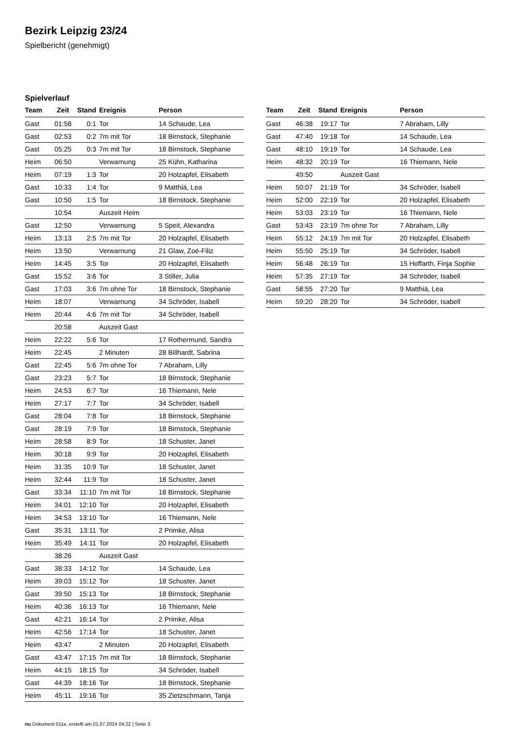Bezirk Leipzig 23/24
Spielbericht (genehmigt)
Spielverlauf
| Team | Zeit | Stand | Ereignis | Person |
| --- | --- | --- | --- | --- |
| Gast | 01:58 | 0:1 | Tor | 14 Schaude, Lea |
| Gast | 02:53 | 0:2 | 7m mit Tor | 18 Birnstock, Stephanie |
| Gast | 05:25 | 0:3 | 7m mit Tor | 18 Birnstock, Stephanie |
| Heim | 06:50 | | Verwarnung | 25 Kühn, Katharina |
| Heim | 07:19 | 1:3 | Tor | 20 Holzapfel, Elisabeth |
| Gast | 10:33 | 1:4 | Tor | 9 Matthiä, Lea |
| Gast | 10:50 | 1:5 | Tor | 18 Birnstock, Stephanie |
| | 10:54 | | Auszeit Heim | |
| Gast | 12:50 | | Verwarnung | 5 Speit, Alexandra |
| Heim | 13:13 | 2:5 | 7m mit Tor | 20 Holzapfel, Elisabeth |
| Heim | 13:50 | | Verwarnung | 21 Glaw, Zoé-Filiz |
| Heim | 14:45 | 3:5 | Tor | 20 Holzapfel, Elisabeth |
| Gast | 15:52 | 3:6 | Tor | 3 Stiller, Julia |
| Gast | 17:03 | 3:6 | 7m ohne Tor | 18 Birnstock, Stephanie |
| Heim | 18:07 | | Verwarnung | 34 Schröder, Isabell |
| Heim | 20:44 | 4:6 | 7m mit Tor | 34 Schröder, Isabell |
| | 20:58 | | Auszeit Gast | |
| Heim | 22:22 | 5:6 | Tor | 17 Rothermund, Sandra |
| Heim | 22:45 | | 2 Minuten | 28 Billhardt, Sabrina |
| Gast | 22:45 | 5:6 | 7m ohne Tor | 7 Abraham, Lilly |
| Gast | 23:23 | 5:7 | Tor | 18 Birnstock, Stephanie |
| Heim | 24:53 | 6:7 | Tor | 16 Thiemann, Nele |
| Heim | 27:17 | 7:7 | Tor | 34 Schröder, Isabell |
| Gast | 28:04 | 7:8 | Tor | 18 Birnstock, Stephanie |
| Gast | 28:19 | 7:9 | Tor | 18 Birnstock, Stephanie |
| Heim | 28:58 | 8:9 | Tor | 18 Schuster, Janet |
| Heim | 30:18 | 9:9 | Tor | 20 Holzapfel, Elisabeth |
| Heim | 31:35 | 10:9 | Tor | 18 Schuster, Janet |
| Heim | 32:44 | 11:9 | Tor | 18 Schuster, Janet |
| Gast | 33:34 | 11:10 | 7m mit Tor | 18 Birnstock, Stephanie |
| Heim | 34:01 | 12:10 | Tor | 20 Holzapfel, Elisabeth |
| Heim | 34:53 | 13:10 | Tor | 16 Thiemann, Nele |
| Gast | 35:31 | 13:11 | Tor | 2 Primke, Alisa |
| Heim | 35:49 | 14:11 | Tor | 20 Holzapfel, Elisabeth |
| | 38:26 | | Auszeit Gast | |
| Gast | 38:33 | 14:12 | Tor | 14 Schaude, Lea |
| Heim | 39:03 | 15:12 | Tor | 18 Schuster, Janet |
| Gast | 39:50 | 15:13 | Tor | 18 Birnstock, Stephanie |
| Heim | 40:36 | 16:13 | Tor | 16 Thiemann, Nele |
| Gast | 42:21 | 16:14 | Tor | 2 Primke, Alisa |
| Heim | 42:56 | 17:14 | Tor | 18 Schuster, Janet |
| Heim | 43:47 | | 2 Minuten | 20 Holzapfel, Elisabeth |
| Gast | 43:47 | 17:15 | 7m mit Tor | 18 Birnstock, Stephanie |
| Heim | 44:15 | 18:15 | Tor | 34 Schröder, Isabell |
| Gast | 44:39 | 18:16 | Tor | 18 Birnstock, Stephanie |
| Heim | 45:11 | 19:16 | Tor | 35 Zietzschmann, Tanja |
| Team | Zeit | Stand | Ereignis | Person |
| --- | --- | --- | --- | --- |
| Gast | 46:38 | 19:17 | Tor | 7 Abraham, Lilly |
| Gast | 47:40 | 19:18 | Tor | 14 Schaude, Lea |
| Gast | 48:10 | 19:19 | Tor | 14 Schaude, Lea |
| Heim | 48:32 | 20:19 | Tor | 16 Thiemann, Nele |
| | 49:50 | | Auszeit Gast | |
| Heim | 50:07 | 21:19 | Tor | 34 Schröder, Isabell |
| Heim | 52:00 | 22:19 | Tor | 20 Holzapfel, Elisabeth |
| Heim | 53:03 | 23:19 | Tor | 16 Thiemann, Nele |
| Gast | 53:43 | 23:19 | 7m ohne Tor | 7 Abraham, Lilly |
| Heim | 55:12 | 24:19 | 7m mit Tor | 20 Holzapfel, Elisabeth |
| Heim | 55:50 | 25:19 | Tor | 34 Schröder, Isabell |
| Heim | 56:48 | 26:19 | Tor | 15 Hoffarth, Finja Sophie |
| Heim | 57:35 | 27:19 | Tor | 34 Schröder, Isabell |
| Gast | 58:55 | 27:20 | Tor | 9 Matthiä, Lea |
| Heim | 59:20 | 28:20 | Tor | 34 Schröder, Isabell |
nu.Dokument 011e, erstellt am 01.07.2024 04:22 | Seite 3